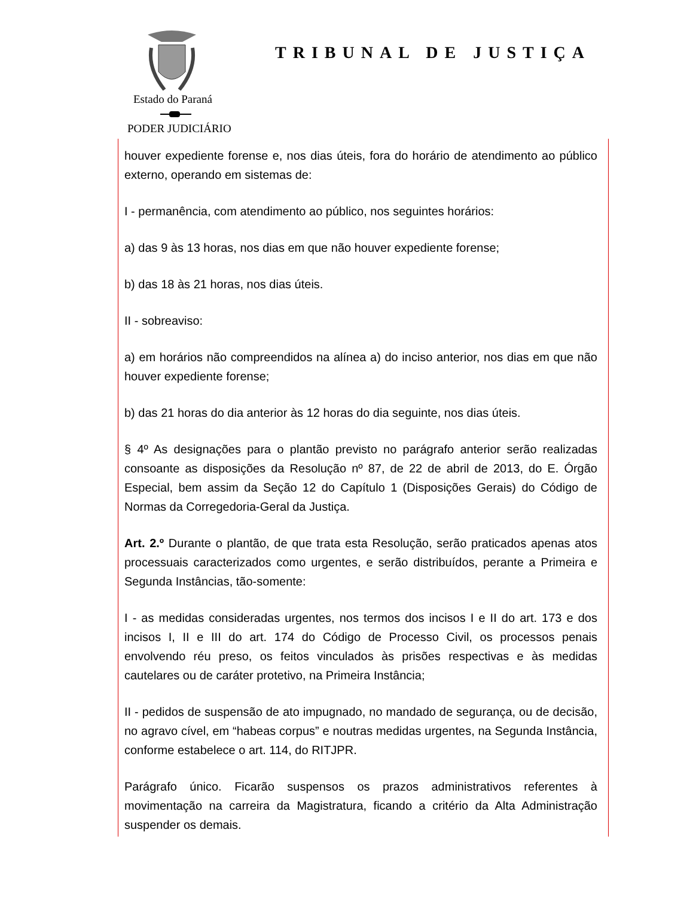Estado do Paraná
PODER JUDICIÁRIO
TRIBUNAL DE JUSTIÇA
houver expediente forense e, nos dias úteis, fora do horário de atendimento ao público externo, operando em sistemas de:
I - permanência, com atendimento ao público, nos seguintes horários:
a) das 9 às 13 horas, nos dias em que não houver expediente forense;
b) das 18 às 21 horas, nos dias úteis.
II - sobreaviso:
a) em horários não compreendidos na alínea a) do inciso anterior, nos dias em que não houver expediente forense;
b) das 21 horas do dia anterior às 12 horas do dia seguinte, nos dias úteis.
§ 4º As designações para o plantão previsto no parágrafo anterior serão realizadas consoante as disposições da Resolução nº 87, de 22 de abril de 2013, do E. Órgão Especial, bem assim da Seção 12 do Capítulo 1 (Disposições Gerais) do Código de Normas da Corregedoria-Geral da Justiça.
Art. 2.º Durante o plantão, de que trata esta Resolução, serão praticados apenas atos processuais caracterizados como urgentes, e serão distribuídos, perante a Primeira e Segunda Instâncias, tão-somente:
I - as medidas consideradas urgentes, nos termos dos incisos I e II do art. 173 e dos incisos I, II e III do art. 174 do Código de Processo Civil, os processos penais envolvendo réu preso, os feitos vinculados às prisões respectivas e às medidas cautelares ou de caráter protetivo, na Primeira Instância;
II - pedidos de suspensão de ato impugnado, no mandado de segurança, ou de decisão, no agravo cível, em “habeas corpus” e noutras medidas urgentes, na Segunda Instância, conforme estabelece o art. 114, do RITJPR.
Parágrafo único. Ficarão suspensos os prazos administrativos referentes à movimentação na carreira da Magistratura, ficando a critério da Alta Administração suspender os demais.